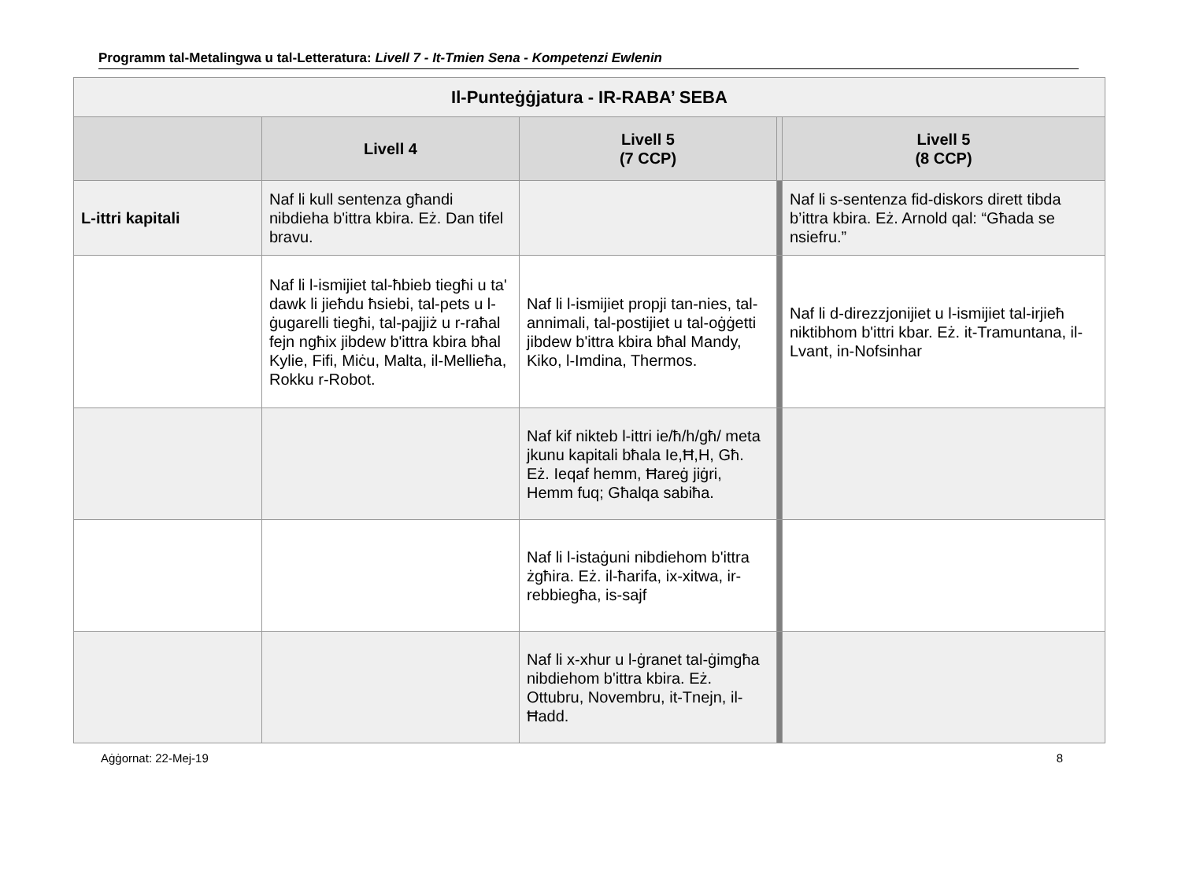Programm tal-Metalingwa u tal-Letteratura: Livell 7 - It-Tmien Sena - Kompetenzi Ewlenin
| Il-Punteġġjatura - IR-RABA’ SEBA | | | | |
| --- | --- | --- | --- | --- |
| | Livell 4 | Livell 5 (7 CCP) | | Livell 5 (8 CCP) |
| L-ittri kapitali | Naf li kull sentenza għandi nibdieha b'ittra kbira. Eż. Dan tifel bravu. | | | Naf li s-sentenza fid-diskors dirett tibda b’ittra kbira. Eż. Arnold qal: “Għada se nsiefru.” |
| | Naf li l-ismijiet tal-ħbieb tiegħi u ta' dawk li jieħdu ħsiebi, tal-pets u l-ġugarelli tiegħi, tal-pajjiż u r-raħal fejn ngħix jibdew b'ittra kbira bħal Kylie, Fifi, Miċu, Malta, il-Mellieħa, Rokku r-Robot. | Naf li l-ismijiet propji tan-nies, tal-annimali, tal-postijiet u tal-oġġetti jibdew b'ittra kbira bħal Mandy, Kiko, l-Imdina, Thermos. | | Naf li d-direzzjonijiet u l-ismijiet tal-irjieħ niktibhom b'ittri kbar. Eż. it-Tramuntana, il-Lvant, in-Nofsinhar |
| | | Naf kif nikteb l-ittri ie/ħ/h/għ/ meta jkunu kapitali bħala Ie,Ħ,H, Għ. Eż. Ieqaf hemm, Ħareġ jiġri, Hemm fuq; Għalqa sabiħa. | | |
| | | Naf li l-istaġuni nibdiehom b'ittra żgħira. Eż. il-ħarifa, ix-xitwa, ir-rebbiegħa, is-sajf | | |
| | | Naf li x-xhur u l-ġranet tal-ġimgħa nibdiehom b'ittra kbira. Eż. Ottubru, Novembru, it-Tnejn, il-Ħadd. | | |
Aġġornat: 22-Mej-19 8